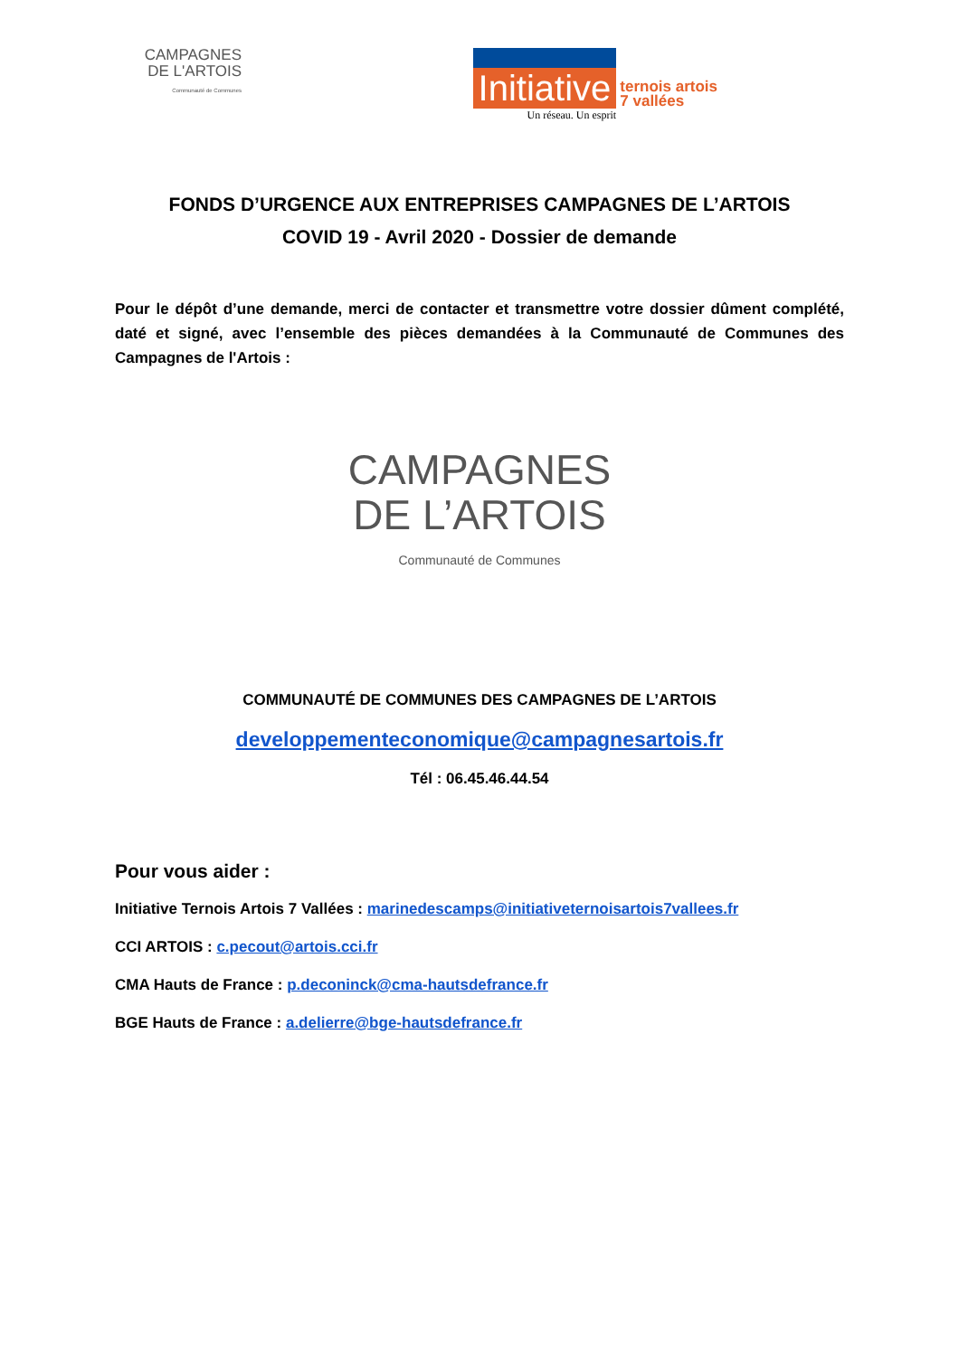CAMPAGNES
DE L'ARTOIS
Communauté de Communes
Initiative
ternois artois
7 vallées
Un réseau. Un esprit
FONDS D’URGENCE AUX ENTREPRISES CAMPAGNES DE L’ARTOIS
COVID 19 - Avril 2020 - Dossier de demande
Pour le dépôt d’une demande, merci de contacter et transmettre votre dossier dûment complété, daté et signé, avec l’ensemble des pièces demandées à la Communauté de Communes des Campagnes de l'Artois :
CAMPAGNES
DE L’ARTOIS
Communauté de Communes
COMMUNAUTÉ DE COMMUNES DES CAMPAGNES DE L’ARTOIS
developpementeconomique@campagnesartois.fr
Tél : 06.45.46.44.54
Pour vous aider :
Initiative Ternois Artois 7 Vallées : marinedescamps@initiativeternoisartois7vallees.fr
CCI ARTOIS : c.pecout@artois.cci.fr
CMA Hauts de France : p.deconinck@cma-hautsdefrance.fr
BGE Hauts de France : a.delierre@bge-hautsdefrance.fr